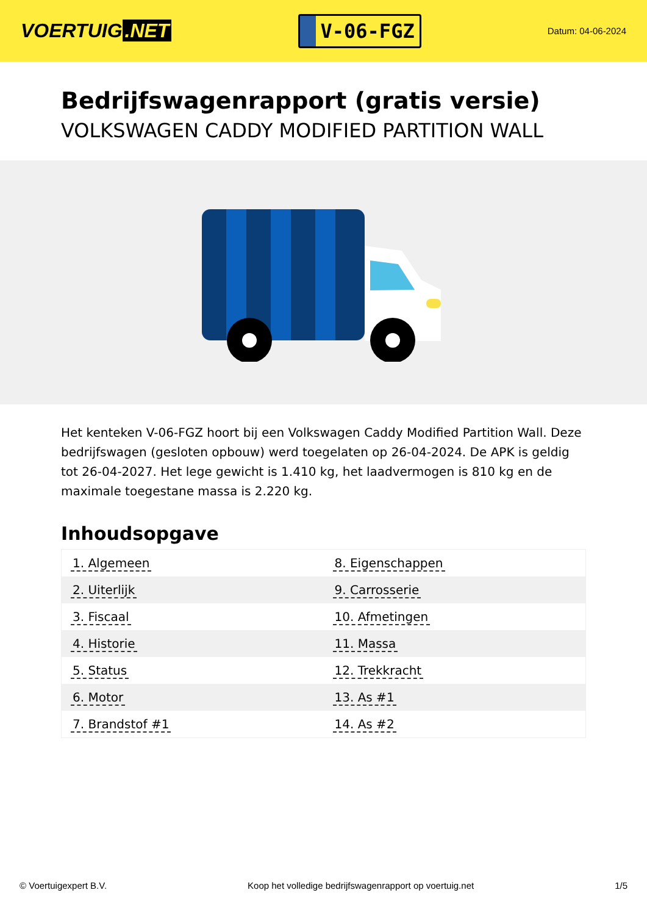VOERTUIG.NET
V-06-FGZ
Datum: 04-06-2024
Bedrijfswagenrapport (gratis versie)
VOLKSWAGEN CADDY MODIFIED PARTITION WALL
Het kenteken V-06-FGZ hoort bij een Volkswagen Caddy Modified Partition Wall. Deze bedrijfswagen (gesloten opbouw) werd toegelaten op 26-04-2024. De APK is geldig tot 26-04-2027. Het lege gewicht is 1.410 kg, het laadvermogen is 810 kg en de maximale toegestane massa is 2.220 kg.
Inhoudsopgave
| 1. Algemeen | 8. Eigenschappen |
| 2. Uiterlijk | 9. Carrosserie |
| 3. Fiscaal | 10. Afmetingen |
| 4. Historie | 11. Massa |
| 5. Status | 12. Trekkracht |
| 6. Motor | 13. As #1 |
| 7. Brandstof #1 | 14. As #2 |
© Voertuigexpert B.V. Koop het volledige bedrijfswagenrapport op voertuig.net 1/5